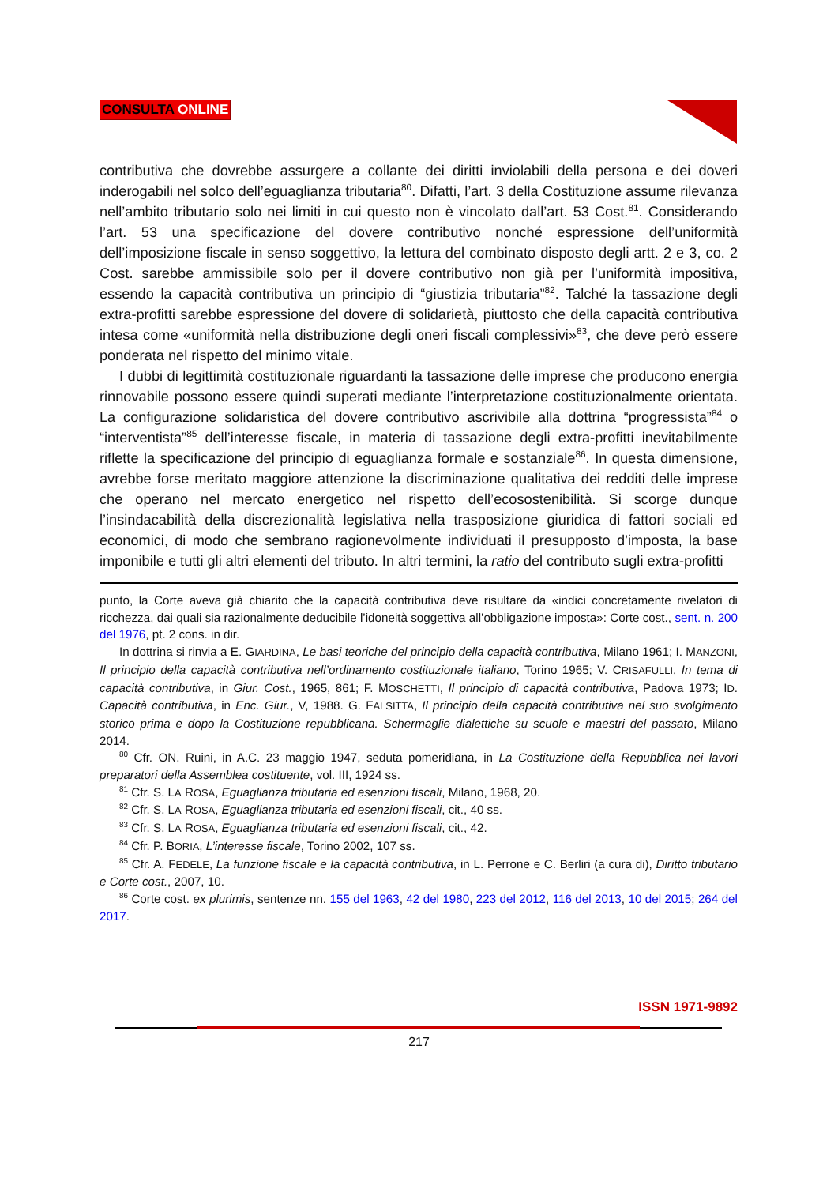CONSULTA ONLINE
contributiva che dovrebbe assurgere a collante dei diritti inviolabili della persona e dei doveri inderogabili nel solco dell’eguaglianza tributaria<sup>80</sup>. Difatti, l’art. 3 della Costituzione assume rilevanza nell’ambito tributario solo nei limiti in cui questo non è vincolato dall’art. 53 Cost.<sup>81</sup>. Considerando l’art. 53 una specificazione del dovere contributivo nonché espressione dell’uniformità dell’imposizione fiscale in senso soggettivo, la lettura del combinato disposto degli artt. 2 e 3, co. 2 Cost. sarebbe ammissibile solo per il dovere contributivo non già per l’uniformità impositiva, essendo la capacità contributiva un principio di “giustizia tributaria”<sup>82</sup>. Talché la tassazione degli extra-profitti sarebbe espressione del dovere di solidarietà, piuttosto che della capacità contributiva intesa come «uniformità nella distribuzione degli oneri fiscali complessivi»<sup>83</sup>, che deve però essere ponderata nel rispetto del minimo vitale.
I dubbi di legittimità costituzionale riguardanti la tassazione delle imprese che producono energia rinnovabile possono essere quindi superati mediante l’interpretazione costituzionalmente orientata. La configurazione solidaristica del dovere contributivo ascrivibile alla dottrina “progressista”<sup>84</sup> o “interventista”<sup>85</sup> dell’interesse fiscale, in materia di tassazione degli extra-profitti inevitabilmente riflette la specificazione del principio di eguaglianza formale e sostanziale<sup>86</sup>. In questa dimensione, avrebbe forse meritato maggiore attenzione la discriminazione qualitativa dei redditi delle imprese che operano nel mercato energetico nel rispetto dell’ecosostenibilità. Si scorge dunque l’insindacabilità della discrezionalità legislativa nella trasposizione giuridica di fattori sociali ed economici, di modo che sembrano ragionevolmente individuati il presupposto d’imposta, la base imponibile e tutti gli altri elementi del tributo. In altri termini, la ratio del contributo sugli extra-profitti
punto, la Corte aveva già chiarito che la capacità contributiva deve risultare da «indici concretamente rivelatori di ricchezza, dai quali sia razionalmente deducibile l’idoneità soggettiva all’obbligazione imposta»: Corte cost., sent. n. 200 del 1976, pt. 2 cons. in dir.
In dottrina si rinvia a E. GIARDINA, Le basi teoriche del principio della capacità contributiva, Milano 1961; I. MANZONI, Il principio della capacità contributiva nell’ordinamento costituzionale italiano, Torino 1965; V. CRISAFULLI, In tema di capacità contributiva, in Giur. Cost., 1965, 861; F. MOSCHETTI, Il principio di capacità contributiva, Padova 1973; ID. Capacità contributiva, in Enc. Giur., V, 1988. G. FALSITTA, Il principio della capacità contributiva nel suo svolgimento storico prima e dopo la Costituzione repubblicana. Schermaglie dialettiche su scuole e maestri del passato, Milano 2014.
<sup>80</sup> Cfr. ON. Ruini, in A.C. 23 maggio 1947, seduta pomeridiana, in La Costituzione della Repubblica nei lavori preparatori della Assemblea costituente, vol. III, 1924 ss.
<sup>81</sup> Cfr. S. LA ROSA, Eguaglianza tributaria ed esenzioni fiscali, Milano, 1968, 20.
<sup>82</sup> Cfr. S. LA ROSA, Eguaglianza tributaria ed esenzioni fiscali, cit., 40 ss.
<sup>83</sup> Cfr. S. LA ROSA, Eguaglianza tributaria ed esenzioni fiscali, cit., 42.
<sup>84</sup> Cfr. P. BORIA, L’interesse fiscale, Torino 2002, 107 ss.
<sup>85</sup> Cfr. A. FEDELE, La funzione fiscale e la capacità contributiva, in L. Perrone e C. Berliri (a cura di), Diritto tributario e Corte cost., 2007, 10.
<sup>86</sup> Corte cost. ex plurimis, sentenze nn. 155 del 1963, 42 del 1980, 223 del 2012, 116 del 2013, 10 del 2015; 264 del 2017.
ISSN 1971-9892
217